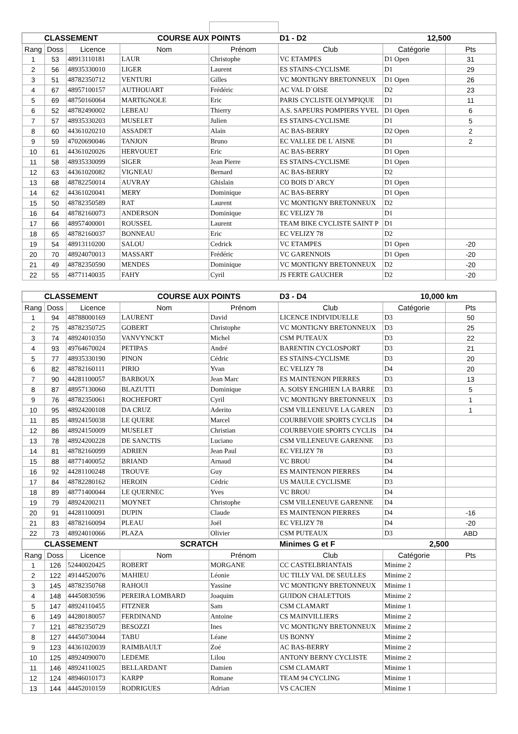| CLASSEMENT | | | COURSE AUX POINTS | | D1 - D2 | 12,500 | |
| Rang | Doss | Licence | Nom | Prénom | Club | Catégorie | Pts |
| 1 | 53 | 48913110181 | LAUR | Christophe | VC ETAMPES | D1 Open | 31 |
| 2 | 56 | 48935330010 | LIGER | Laurent | ES STAINS-CYCLISME | D1 | 29 |
| 3 | 51 | 48782350712 | VENTURI | Gilles | VC MONTIGNY BRETONNEUX | D1 Open | 26 |
| 4 | 67 | 48957100157 | AUTHOUART | Frédéric | AC VAL D`OISE | D2 | 23 |
| 5 | 69 | 48750160064 | MARTIGNOLE | Eric | PARIS CYCLISTE OLYMPIQUE | D1 | 11 |
| 6 | 52 | 48782490002 | LEBEAU | Thierry | A.S. SAPEURS POMPIERS YVEL | D1 Open | 6 |
| 7 | 57 | 48935330203 | MUSELET | Julien | ES STAINS-CYCLISME | D1 | 5 |
| 8 | 60 | 44361020210 | ASSADET | Alain | AC BAS-BERRY | D2 Open | 2 |
| 9 | 59 | 47020690046 | TANJON | Bruno | EC VALLEE DE L`AISNE | D1 | 2 |
| 10 | 61 | 44361020026 | HERVOUET | Eric | AC BAS-BERRY | D1 Open | |
| 11 | 58 | 48935330099 | SIGER | Jean Pierre | ES STAINS-CYCLISME | D1 Open | |
| 12 | 63 | 44361020082 | VIGNEAU | Bernard | AC BAS-BERRY | D2 | |
| 13 | 68 | 48782250014 | AUVRAY | Ghislain | CO BOIS D`ARCY | D1 Open | |
| 14 | 62 | 44361020041 | MERY | Dominique | AC BAS-BERRY | D1 Open | |
| 15 | 50 | 48782350589 | RAT | Laurent | VC MONTIGNY BRETONNEUX | D2 | |
| 16 | 64 | 48782160073 | ANDERSON | Dominique | EC VELIZY 78 | D1 | |
| 17 | 66 | 48957400001 | ROUSSEL | Laurent | TEAM BIKE CYCLISTE SAINT P | D1 | |
| 18 | 65 | 48782160037 | BONNEAU | Eric | EC VELIZY 78 | D2 | |
| 19 | 54 | 48913110200 | SALOU | Cedrick | VC ETAMPES | D1 Open | -20 |
| 20 | 70 | 48924070013 | MASSART | Frédéric | VC GARENNOIS | D1 Open | -20 |
| 21 | 49 | 48782350590 | MENDES | Dominique | VC MONTIGNY BRETONNEUX | D2 | -20 |
| 22 | 55 | 48771140035 | FAHY | Cyril | JS FERTE GAUCHER | D2 | -20 |
| CLASSEMENT | | | COURSE AUX POINTS | | D3 - D4 | 10,000 km | |
| Rang | Doss | Licence | Nom | Prénom | Club | Catégorie | Pts |
| 1 | 94 | 48788000169 | LAURENT | David | LICENCE INDIVIDUELLE | D3 | 50 |
| 2 | 75 | 48782350725 | GOBERT | Christophe | VC MONTIGNY BRETONNEUX | D3 | 25 |
| 3 | 74 | 48924010350 | VANVYNCKT | Michel | CSM PUTEAUX | D3 | 22 |
| 4 | 93 | 49764670024 | PETIPAS | André | BARENTIN CYCLOSPORT | D3 | 21 |
| 5 | 77 | 48935330190 | PINON | Cédric | ES STAINS-CYCLISME | D3 | 20 |
| 6 | 82 | 48782160111 | PIRIO | Yvan | EC VELIZY 78 | D4 | 20 |
| 7 | 90 | 44281100057 | BARBOUX | Jean Marc | ES MAINTENON PIERRES | D3 | 13 |
| 8 | 87 | 48957130060 | BLAZUTTI | Dominique | A. SOISY ENGHIEN LA BARRE | D3 | 5 |
| 9 | 76 | 48782350061 | ROCHEFORT | Cyril | VC MONTIGNY BRETONNEUX | D3 | 1 |
| 10 | 95 | 48924200108 | DA CRUZ | Aderito | CSM VILLENEUVE LA GAREN | D3 | 1 |
| 11 | 85 | 48924150038 | LE QUERE | Marcel | COURBEVOIE SPORTS CYCLIS | D4 | |
| 12 | 86 | 48924150009 | MUSELET | Christian | COURBEVOIE SPORTS CYCLIS | D4 | |
| 13 | 78 | 48924200228 | DE SANCTIS | Luciano | CSM VILLENEUVE GARENNE | D3 | |
| 14 | 81 | 48782160099 | ADRIEN | Jean Paul | EC VELIZY 78 | D3 | |
| 15 | 88 | 48771400052 | BRIAND | Arnaud | VC BROU | D4 | |
| 16 | 92 | 44281100248 | TROUVE | Guy | ES MAINTENON PIERRES | D4 | |
| 17 | 84 | 48782280162 | HEROIN | Cédric | US MAULE CYCLISME | D3 | |
| 18 | 89 | 48771400044 | LE QUERNEC | Yves | VC BROU | D4 | |
| 19 | 79 | 48924200211 | MOYNET | Christophe | CSM VILLENEUVE GARENNE | D4 | |
| 20 | 91 | 44281100091 | DUPIN | Claude | ES MAINTENON PIERRES | D4 | -16 |
| 21 | 83 | 48782160094 | PLEAU | Joël | EC VELIZY 78 | D4 | -20 |
| 22 | 73 | 48924010066 | PLAZA | Olivier | CSM PUTEAUX | D3 | ABD |
| CLASSEMENT | | | SCRATCH | | Minimes G et F | 2,500 | |
| Rang | Doss | Licence | Nom | Prénom | Club | Catégorie | Pts |
| 1 | 126 | 52440020425 | ROBERT | MORGANE | CC CASTELBRIANTAIS | Minime 2 | |
| 2 | 122 | 49144520076 | MAHIEU | Léonie | UC TILLY VAL DE SEULLES | Minime 2 | |
| 3 | 145 | 48782350768 | RAHOUI | Yassine | VC MONTIGNY BRETONNEUX | Minime 1 | |
| 4 | 148 | 44450830596 | PEREIRA LOMBARD | Joaquim | GUIDON CHALETTOIS | Minime 2 | |
| 5 | 147 | 48924110455 | FITZNER | Sam | CSM CLAMART | Minime 1 | |
| 6 | 149 | 44280180057 | FERDINAND | Antoine | CS MAINVILLIERS | Minime 2 | |
| 7 | 121 | 48782350729 | BESOZZI | Ines | VC MONTIGNY BRETONNEUX | Minime 2 | |
| 8 | 127 | 44450730044 | TABU | Léane | US BONNY | Minime 2 | |
| 9 | 123 | 44361020039 | RAIMBAULT | Zoé | AC BAS-BERRY | Minime 2 | |
| 10 | 125 | 48924090070 | LEDEME | Lilou | ANTONY BERNY CYCLISTE | Minime 2 | |
| 11 | 146 | 48924110025 | BELLARDANT | Damien | CSM CLAMART | Minime 1 | |
| 12 | 124 | 48946010173 | KARPP | Romane | TEAM 94 CYCLING | Minime 1 | |
| 13 | 144 | 44452010159 | RODRIGUES | Adrian | VS CACIEN | Minime 1 | |